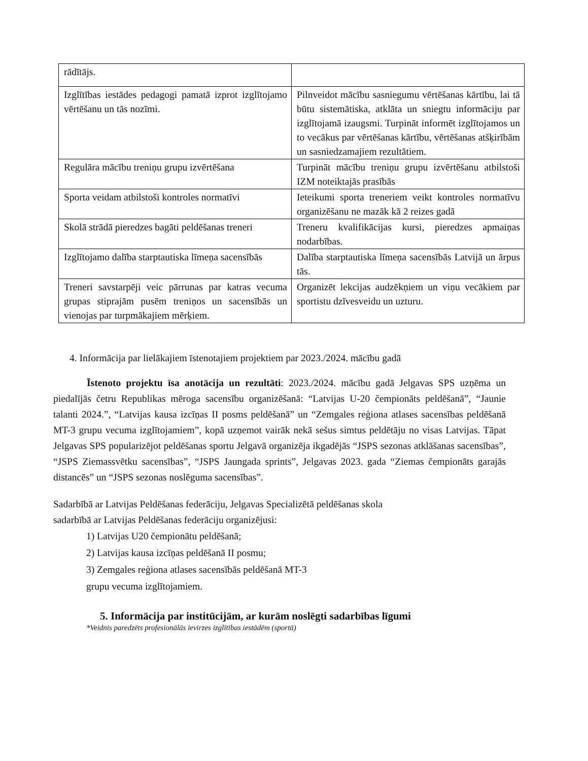| rādītājs. | |
| Izglītības iestādes pedagogi pamatā izprot izglītojamo vērtēšanu un tās nozīmi. | Pilnveidot mācību sasniegumu vērtēšanas kārtību, lai tā būtu sistemātiska, atklāta un sniegtu informāciju par izglītojamā izaugsmi. Turpināt informēt izglītojamos un to vecākus par vērtēšanas kārtību, vērtēšanas atšķirībām un sasniedzamajiem rezultātiem. |
| Regulāra mācību treniņu grupu izvērtēšana | Turpināt mācību treniņu grupu izvērtēšanu atbilstoši IZM noteiktajās prasībās |
| Sporta veidam atbilstoši kontroles normatīvi | Ieteikumi sporta treneriem veikt kontroles normatīvu organizēšanu ne mazāk kā 2 reizes gadā |
| Skolā strādā pieredzes bagāti peldēšanas treneri | Treneru kvalifikācijas kursi, pieredzes apmaiņas nodarbības. |
| Izglītojamo dalība starptautiska līmeņa sacensībās | Dalība starptautiska līmeņa sacensībās Latvijā un ārpus tās. |
| Treneri savstarpēji veic pārrunas par katras vecuma grupas stiprajām pusēm treniņos un sacensībās un vienojas par turpmākajiem mērķiem. | Organizēt lekcijas audzēkņiem un viņu vecākiem par sportistu dzīvesveidu un uzturu. |
4. Informācija par lielākajiem īstenotajiem projektiem par 2023./2024. mācību gadā
Īstenoto projektu īsa anotācija un rezultāti: 2023./2024. mācību gadā Jelgavas SPS uzņēma un piedalījās četru Republikas mēroga sacensību organizēšanā: “Latvijas U-20 čempionāts peldēšanā”, “Jaunie talanti 2024.”, “Latvijas kausa izcīņas II posms peldēšanā” un “Zemgales reģiona atlases sacensības peldēšanā MT-3 grupu vecuma izglītojamiem”, kopā uzņemot vairāk nekā sešus simtus peldētāju no visas Latvijas. Tāpat Jelgavas SPS popularizējot peldēšanas sportu Jelgavā organizēja ikgadējās “JSPS sezonas atklāšanas sacensības”, “JSPS Ziemassvētku sacensības”, “JSPS Jaungada sprints”, Jelgavas 2023. gada “Ziemas čempionāts garajās distancēs” un “JSPS sezonas noslēguma sacensības”.
Sadarbībā ar Latvijas Peldēšanas federāciju, Jelgavas Specializētā peldēšanas skola
sadarbībā ar Latvijas Peldēšanas federāciju organizējusi:
1) Latvijas U20 čempionātu peldēšanā;
2) Latvijas kausa izcīņas peldēšanā II posmu;
3) Zemgales reģiona atlases sacensībās peldēšanā MT-3
grupu vecuma izglītojamiem.
5. Informācija par institūcijām, ar kurām noslēgti sadarbības līgumi
*Veidnis paredzēts profesionālās ievirzes izglītības iestādēm (sportā)